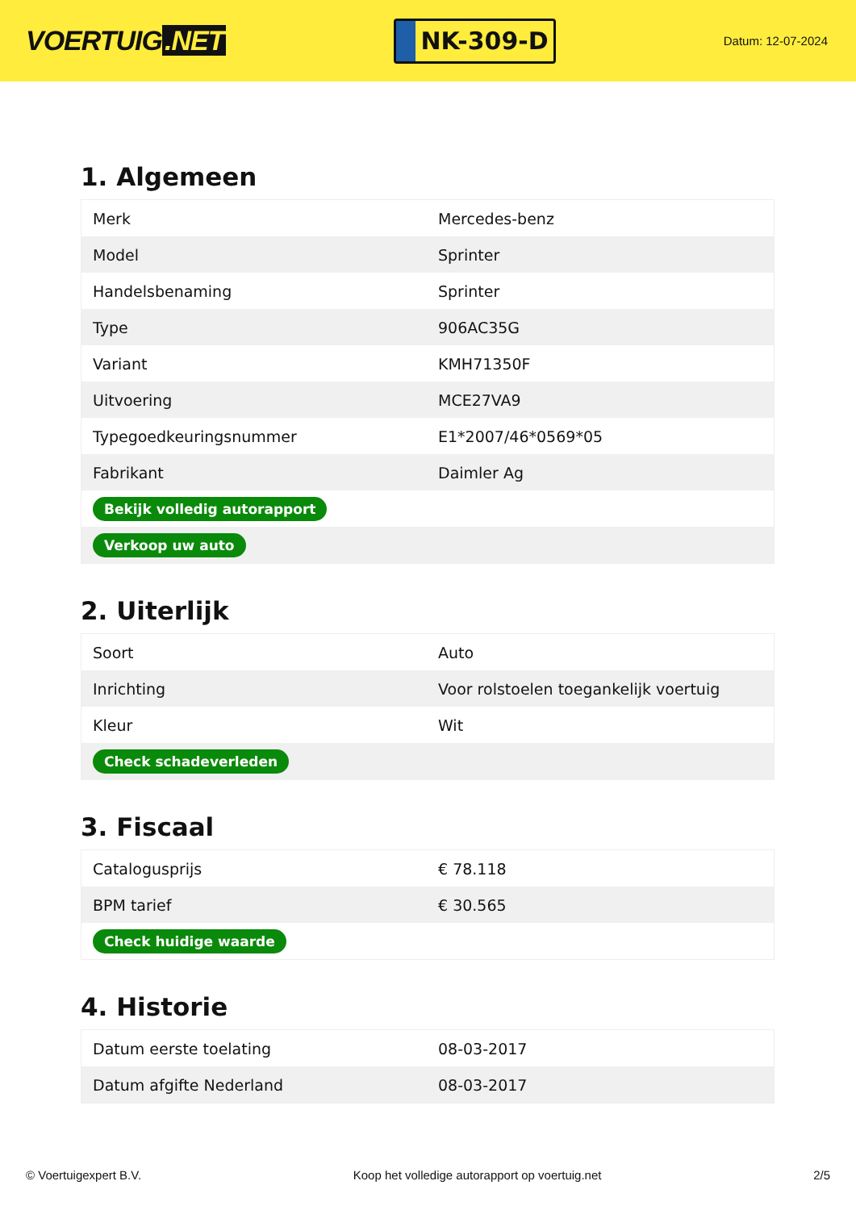VOERTUIG.NET
NK-309-D
Datum: 12-07-2024
1. Algemeen
| Merk | Mercedes-benz |
| Model | Sprinter |
| Handelsbenaming | Sprinter |
| Type | 906AC35G |
| Variant | KMH71350F |
| Uitvoering | MCE27VA9 |
| Typegoedkeuringsnummer | E1*2007/46*0569*05 |
| Fabrikant | Daimler Ag |
| Bekijk volledig autorapport | |
| Verkoop uw auto | |
2. Uiterlijk
| Soort | Auto |
| Inrichting | Voor rolstoelen toegankelijk voertuig |
| Kleur | Wit |
| Check schadeverleden | |
3. Fiscaal
| Catalogusprijs | € 78.118 |
| BPM tarief | € 30.565 |
| Check huidige waarde | |
4. Historie
| Datum eerste toelating | 08-03-2017 |
| Datum afgifte Nederland | 08-03-2017 |
© Voertuigexpert B.V. Koop het volledige autorapport op voertuig.net 2/5